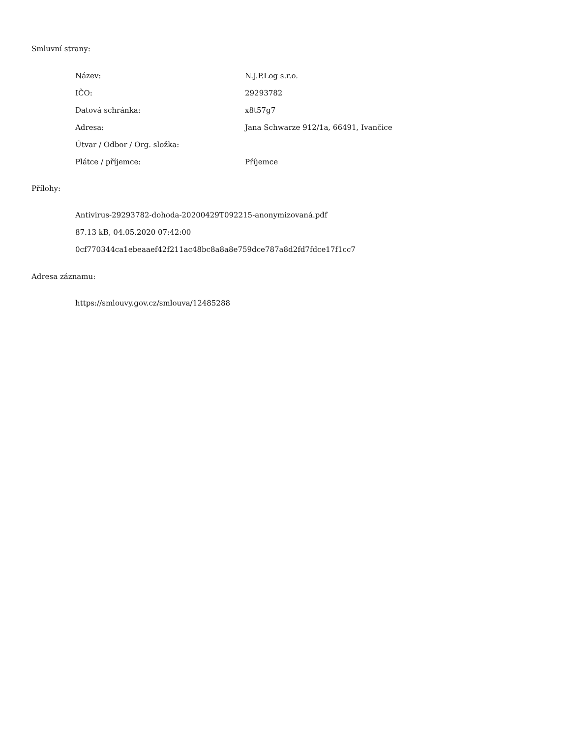Smluvní strany:
| Název: | N.J.P.Log s.r.o. |
| IČO: | 29293782 |
| Datová schránka: | x8t57g7 |
| Adresa: | Jana Schwarze 912/1a, 66491, Ivančice |
| Útvar / Odbor / Org. složka: | |
| Plátce / příjemce: | Příjemce |
Přílohy:
Antivirus-29293782-dohoda-20200429T092215-anonymizovaná.pdf
87.13 kB, 04.05.2020 07:42:00
0cf770344ca1ebeaaef42f211ac48bc8a8a8e759dce787a8d2fd7fdce17f1cc7
Adresa záznamu:
https://smlouvy.gov.cz/smlouva/12485288